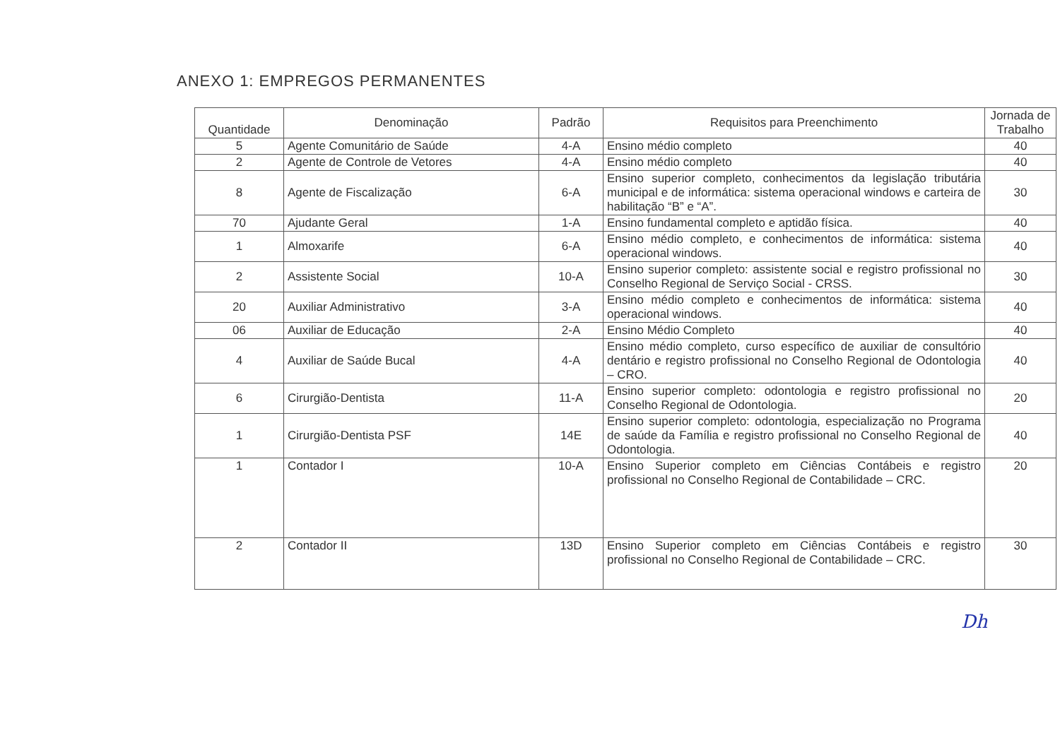ANEXO 1: EMPREGOS PERMANENTES
| Quantidade | Denominação | Padrão | Requisitos para Preenchimento | Jornada de Trabalho |
| --- | --- | --- | --- | --- |
| 5 | Agente Comunitário de Saúde | 4-A | Ensino médio completo | 40 |
| 2 | Agente de Controle de Vetores | 4-A | Ensino médio completo | 40 |
| 8 | Agente de Fiscalização | 6-A | Ensino superior completo, conhecimentos da legislação tributária municipal e de informática: sistema operacional windows e carteira de habilitação “B” e “A”. | 30 |
| 70 | Ajudante Geral | 1-A | Ensino fundamental completo e aptidão física. | 40 |
| 1 | Almoxarife | 6-A | Ensino médio completo, e conhecimentos de informática: sistema operacional windows. | 40 |
| 2 | Assistente Social | 10-A | Ensino superior completo: assistente social e registro profissional no Conselho Regional de Serviço Social - CRSS. | 30 |
| 20 | Auxiliar Administrativo | 3-A | Ensino médio completo e conhecimentos de informática: sistema operacional windows. | 40 |
| 06 | Auxiliar de Educação | 2-A | Ensino Médio Completo | 40 |
| 4 | Auxiliar de Saúde Bucal | 4-A | Ensino médio completo, curso específico de auxiliar de consultório dentário e registro profissional no Conselho Regional de Odontologia – CRO. | 40 |
| 6 | Cirurgião-Dentista | 11-A | Ensino superior completo: odontologia e registro profissional no Conselho Regional de Odontologia. | 20 |
| 1 | Cirurgião-Dentista PSF | 14E | Ensino superior completo: odontologia, especialização no Programa de saúde da Família e registro profissional no Conselho Regional de Odontologia. | 40 |
| 1 | Contador I | 10-A | Ensino Superior completo em Ciências Contábeis e registro profissional no Conselho Regional de Contabilidade – CRC. | 20 |
| 2 | Contador II | 13D | Ensino Superior completo em Ciências Contábeis e registro profissional no Conselho Regional de Contabilidade – CRC. | 30 |
Dh